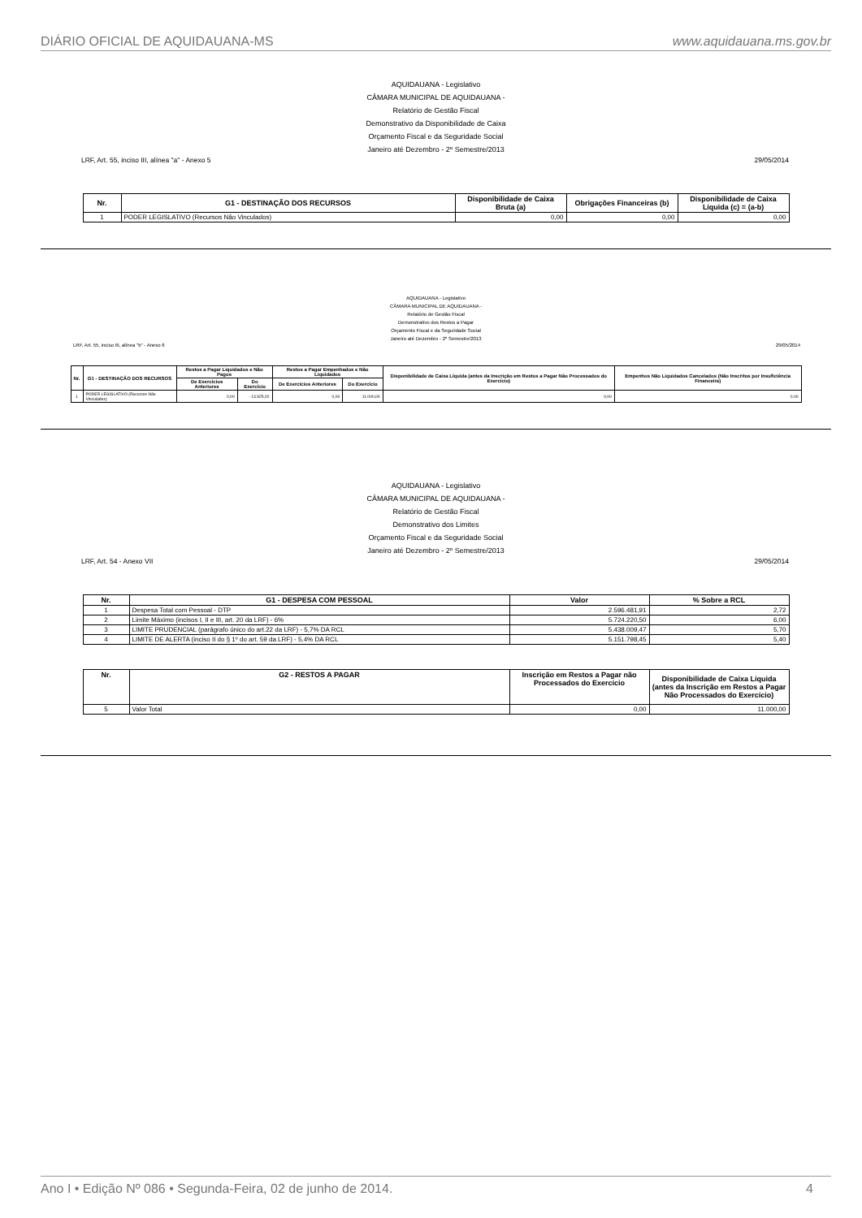DIÁRIO OFICIAL DE AQUIDAUANA-MS www.aquidauana.ms.gov.br
AQUIDAUANA - Legislativo
CÂMARA MUNICIPAL DE AQUIDAUANA -
Relatório de Gestão Fiscal
Demonstrativo da Disponibilidade de Caixa
Orçamento Fiscal e da Seguridade Social
Janeiro até Dezembro - 2º Semestre/2013
LRF, Art. 55, inciso III, alínea "a" - Anexo 5 29/05/2014
| Nr. | G1 - DESTINAÇÃO DOS RECURSOS | Disponibilidade de Caixa Bruta (a) | Obrigações Financeiras (b) | Disponibilidade de Caixa Líquida (c) = (a-b) |
| --- | --- | --- | --- | --- |
| 1 | PODER LEGISLATIVO (Recursos Não Vinculados) | 0,00 | 0,00 | 0,00 |
AQUIDAUANA - Legislativo
CÂMARA MUNICIPAL DE AQUIDAUANA -
Relatório de Gestão Fiscal
Demonstrativo dos Restos a Pagar
Orçamento Fiscal e da Seguridade Social
Janeiro até Dezembro - 2º Semestre/2013
LRF, Art. 55, inciso III, alínea "b" - Anexo 6 29/05/2014
| Nr. | G1 - DESTINAÇÃO DOS RECURSOS | Restos a Pagar Liquidados e Não Pagos | | Restos a Pagar Empenhados e Não Liquidados | | Disponibilidade de Caixa Líquida (antes da Inscrição em Restos a Pagar Não Processados do Exercício) | Empenhos Não Liquidados Cancelados (Não Inscritos por Insuficiência Financeira) |
| --- | --- | --- | --- | --- | --- | --- | --- |
| | | De Exercícios Anteriores | Do Exercício | De Exercícios Anteriores | Do Exercício | | |
| 1 | PODER LEGISLATIVO (Recursos Não Vinculados) | 0,00 | - 13.925,02 | 0,00 | 11.000,00 | 0,00 | 0,00 |
AQUIDAUANA - Legislativo
CÂMARA MUNICIPAL DE AQUIDAUANA -
Relatório de Gestão Fiscal
Demonstrativo dos Limites
Orçamento Fiscal e da Seguridade Social
Janeiro até Dezembro - 2º Semestre/2013
LRF, Art. 54 - Anexo VII 29/05/2014
| Nr. | G1 - DESPESA COM PESSOAL | Valor | % Sobre a RCL |
| --- | --- | --- | --- |
| 1 | Despesa Total com Pessoal - DTP | 2.596.481,91 | 2,72 |
| 2 | Limite Máximo (incisos I, II e III, art. 20 da LRF) - 6% | 5.724.220,50 | 6,00 |
| 3 | LIMITE PRUDENCIAL (parágrafo único do art.22 da LRF) - 5,7% DA RCL | 5.438.009,47 | 5,70 |
| 4 | LIMITE DE ALERTA (inciso II do § 1º do art. 59 da LRF) - 5,4% DA RCL | 5.151.798,45 | 5,40 |
| Nr. | G2 - RESTOS A PAGAR | Inscrição em Restos a Pagar não Processados do Exercício | Disponibilidade de Caixa Líquida (antes da Inscrição em Restos a Pagar Não Processados do Exercício) |
| --- | --- | --- | --- |
| 5 | Valor Total | 0,00 | 11.000,00 |
Ano I • Edição Nº 086 • Segunda-Feira, 02 de junho de 2014. 4